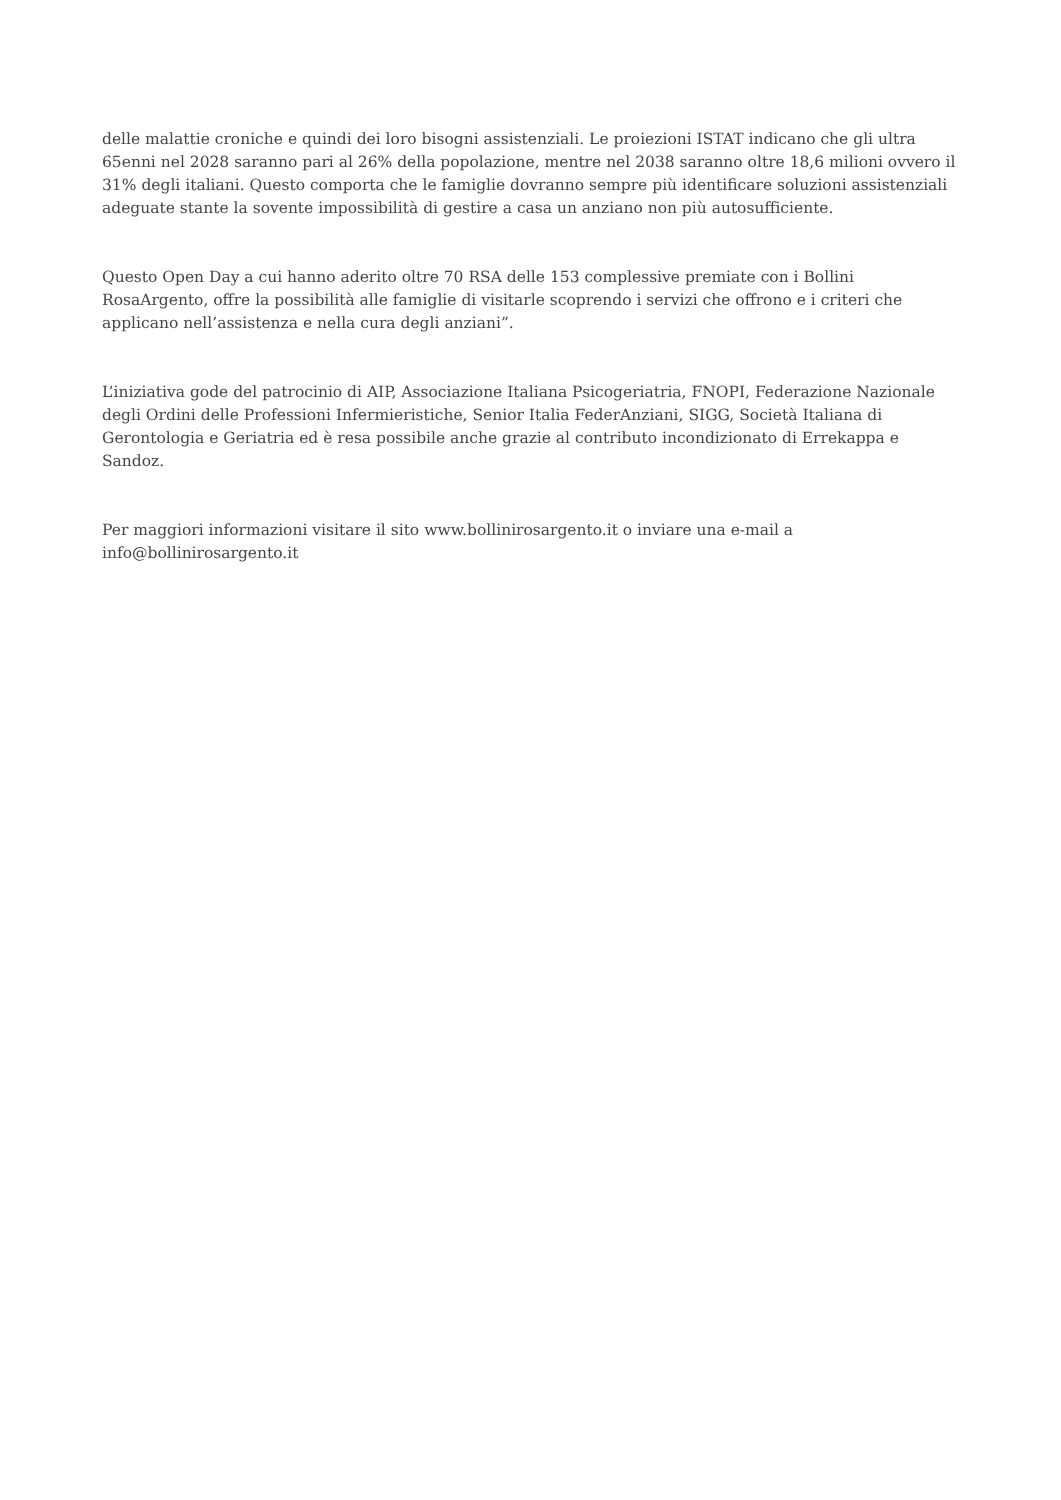delle malattie croniche e quindi dei loro bisogni assistenziali. Le proiezioni ISTAT indicano che gli ultra 65enni nel 2028 saranno pari al 26% della popolazione, mentre nel 2038 saranno oltre 18,6 milioni ovvero il 31% degli italiani. Questo comporta che le famiglie dovranno sempre più identificare soluzioni assistenziali adeguate stante la sovente impossibilità di gestire a casa un anziano non più autosufficiente.
Questo Open Day a cui hanno aderito oltre 70 RSA delle 153 complessive premiate con i Bollini RosaArgento, offre la possibilità alle famiglie di visitarle scoprendo i servizi che offrono e i criteri che applicano nell’assistenza e nella cura degli anziani”.
L’iniziativa gode del patrocinio di AIP, Associazione Italiana Psicogeriatria, FNOPI, Federazione Nazionale degli Ordini delle Professioni Infermieristiche, Senior Italia FederAnziani, SIGG, Società Italiana di Gerontologia e Geriatria ed è resa possibile anche grazie al contributo incondizionato di Errekappa e Sandoz.
Per maggiori informazioni visitare il sito www.bollinirosargento.it o inviare una e-mail a info@bollinirosargento.it